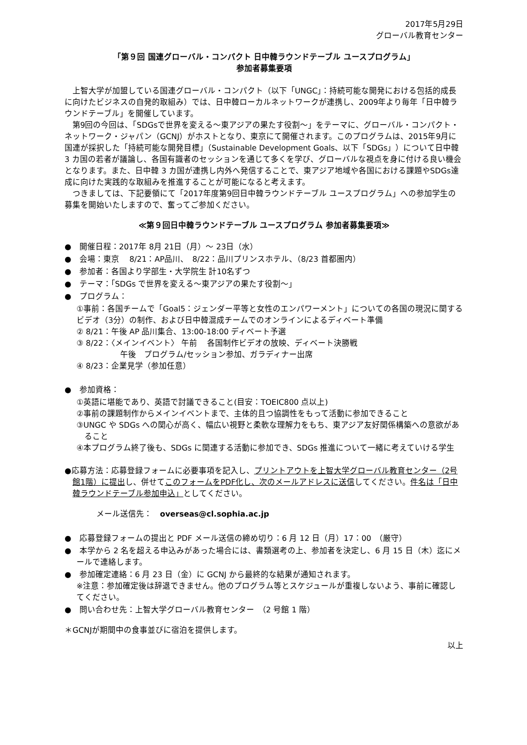2017年5月29日
グローバル教育センター
「第９回 国連グローバル・コンパクト 日中韓ラウンドテーブル ユースプログラム」
参加者募集要項
上智大学が加盟している国連グローバル・コンパクト（以下「UNGC」：持続可能な開発における包括的成長に向けたビジネスの自発的取組み）では、日中韓ローカルネットワークが連携し、2009年より毎年「日中韓ラウンドテーブル」を開催しています。
第9回の今回は、「SDGsで世界を変える～東アジアの果たす役割～」をテーマに、グローバル・コンパクト・ネットワーク・ジャパン（GCNJ）がホストとなり、東京にて開催されます。このプログラムは、2015年9月に国連が採択した「持続可能な開発目標」（Sustainable Development Goals、以下「SDGs」）について日中韓 3 カ国の若者が議論し、各国有識者のセッションを通じて多くを学び、グローバルな視点を身に付ける良い機会となります。また、日中韓 3 カ国が連携し内外へ発信することで、東アジア地域や各国における課題やSDGs達成に向けた実践的な取組みを推進することが可能になると考えます。
つきましては、下記要領にて「2017年度第9回日中韓ラウンドテーブル ユースプログラム」への参加学生の募集を開始いたしますので、奮ってご参加ください。
≪第９回日中韓ラウンドテーブル ユースプログラム 参加者募集要項≫
●　開催日程：2017年 8月 21日（月）～ 23日（水）
●　会場：東京　 8/21：AP品川、　8/22：品川プリンスホテル、（8/23 首都圏内）
●　参加者：各国より学部生・大学院生 計10名ずつ
●　テーマ：「SDGs で世界を変える～東アジアの果たす役割～」
●　プログラム：
①事前：各国チームで「Goal5：ジェンダー平等と女性のエンパワーメント」についての各国の現況に関するビデオ（3分）の制作、および日中韓混成チームでのオンラインによるディベート準備
② 8/21：午後 AP 品川集合、13:00-18:00 ディベート予選
③ 8/22：〈メインイベント〉 午前　 各国制作ビデオの放映、ディベート決勝戦
午後　プログラム/セッション参加、ガラディナー出席
④ 8/23：企業見学（参加任意）
●　参加資格：
①英語に堪能であり、英語で討議できること(目安：TOEIC800 点以上)
②事前の課題制作からメインイベントまで、主体的且つ協調性をもって活動に参加できること
③UNGC や SDGs への関心が高く、幅広い視野と柔軟な理解力をもち、東アジア友好関係構築への意欲があること
④本プログラム終了後も、SDGs に関連する活動に参加でき、SDGs 推進について一緒に考えていける学生
●応募方法：応募登録フォームに必要事項を記入し、プリントアウトを上智大学グローバル教育センター（2号館1階）に提出し、併せてこのフォームをPDF化し、次のメールアドレスに送信してください。件名は「日中韓ラウンドテーブル参加申込」としてください。
メール送信先：　overseas@cl.sophia.ac.jp
●　応募登録フォームの提出と PDF メール送信の締め切り：6 月 12 日（月）17：00　（厳守）
●　本学から 2 名を超える申込みがあった場合には、書類選考の上、参加者を決定し、6 月 15 日（木）迄にメールで連絡します。
●　参加確定連絡：6 月 23 日（金）に GCNJ から最終的な結果が通知されます。
※注意：参加確定後は辞退できません。他のプログラム等とスケジュールが重複しないよう、事前に確認してください。
●　問い合わせ先：上智大学グローバル教育センター　（2 号館 1 階）
＊GCNJが期間中の食事並びに宿泊を提供します。
以上